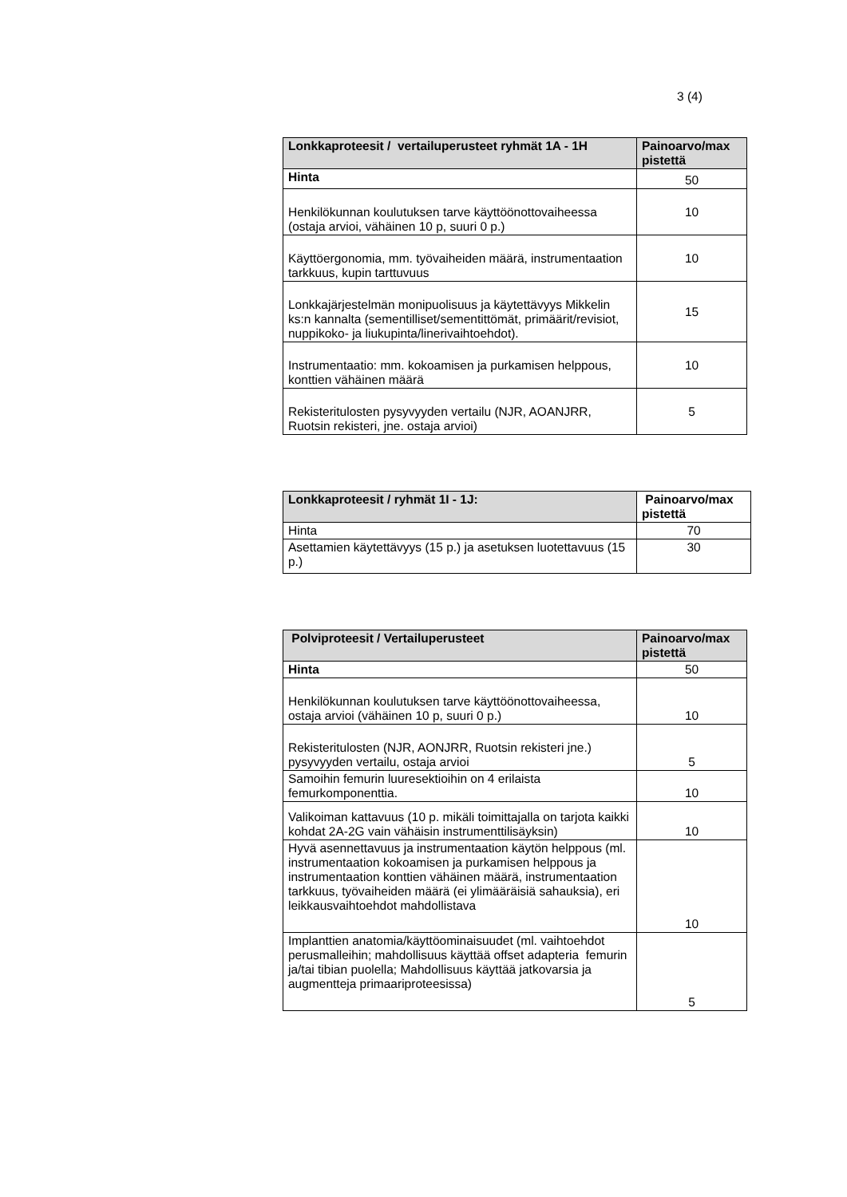3 (4)
| Lonkkaproteesit / vertailuperusteet ryhmät 1A - 1H | Painoarvo/max pistettä |
| --- | --- |
| Hinta | 50 |
| Henkilökunnan koulutuksen tarve käyttöönottovaiheessa (ostaja arvioi, vähäinen 10 p, suuri 0 p.) | 10 |
| Käyttöergonomia, mm. työvaiheiden määrä, instrumentaation tarkkuus, kupin tarttuvuus | 10 |
| Lonkkajärjestelmän monipuolisuus ja käytettävyys Mikkelin ks:n kannalta (sementilliset/sementittömät, primäärit/revisiot, nuppikoko- ja liukupinta/linerivaihtoehdot). | 15 |
| Instrumentaatio: mm. kokoamisen ja purkamisen helppous, konttien vähäinen määrä | 10 |
| Rekisteritulosten pysyvyyden vertailu (NJR, AOANJRR, Ruotsin rekisteri, jne. ostaja arvioi) | 5 |
| Lonkkaproteesit / ryhmät 1I - 1J: | Painoarvo/max pistettä |
| --- | --- |
| Hinta | 70 |
| Asettamien käytettävyys (15 p.) ja asetuksen luotettavuus (15 p.) | 30 |
| Polviproteesit / Vertailuperusteet | Painoarvo/max pistettä |
| --- | --- |
| Hinta | 50 |
| Henkilökunnan koulutuksen tarve käyttöönottovaiheessa, ostaja arvioi (vähäinen 10 p, suuri 0 p.) | 10 |
| Rekisteritulosten (NJR, AONJRR, Ruotsin rekisteri jne.) pysyvyyden vertailu, ostaja arvioi | 5 |
| Samoihin femurin luuresektioihin on 4 erilaista femurkomponenttia. | 10 |
| Valikoiman kattavuus (10 p. mikäli toimittajalla on tarjota kaikki kohdat 2A-2G vain vähäisin instrumenttilisäyksin) | 10 |
| Hyvä asennettavuus ja instrumentaation käytön helppous (ml. instrumentaation kokoamisen ja purkamisen helppous ja instrumentaation konttien vähäinen määrä, instrumentaation tarkkuus, työvaiheiden määrä (ei ylimääräisiä sahauksia), eri leikkausvaihtoehdot mahdollistava | 10 |
| Implanttien anatomia/käyttöominaisuudet (ml. vaihtoehdot perusmalleihin; mahdollisuus käyttää offset adapteria femurin ja/tai tibian puolella; Mahdollisuus käyttää jatkovarsia ja augmentteja primaariproteesissa) | 5 |